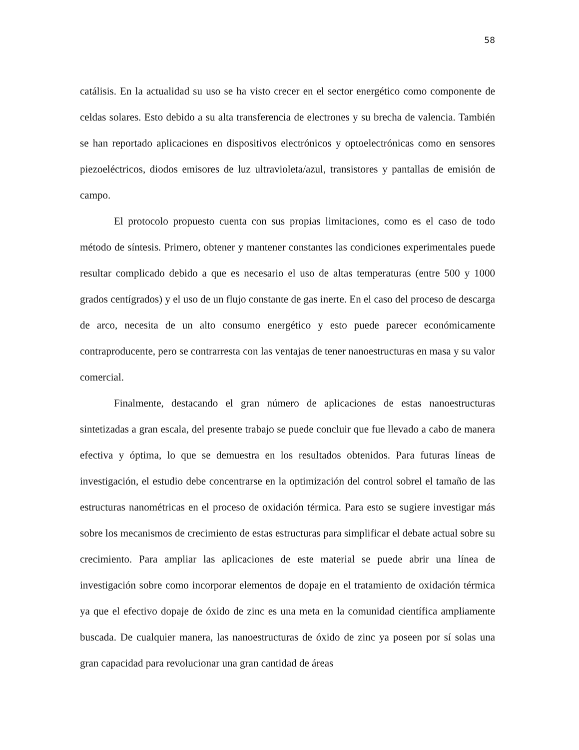58
catálisis. En la actualidad su uso se ha visto crecer en el sector energético como componente de celdas solares. Esto debido a su alta transferencia de electrones y su brecha de valencia. También se han reportado aplicaciones en dispositivos electrónicos y optoelectrónicas como en sensores piezoeléctricos, diodos emisores de luz ultravioleta/azul, transistores y pantallas de emisión de campo.
El protocolo propuesto cuenta con sus propias limitaciones, como es el caso de todo método de síntesis. Primero, obtener y mantener constantes las condiciones experimentales puede resultar complicado debido a que es necesario el uso de altas temperaturas (entre 500 y 1000 grados centígrados) y el uso de un flujo constante de gas inerte. En el caso del proceso de descarga de arco, necesita de un alto consumo energético y esto puede parecer económicamente contraproducente, pero se contrarresta con las ventajas de tener nanoestructuras en masa y su valor comercial.
Finalmente, destacando el gran número de aplicaciones de estas nanoestructuras sintetizadas a gran escala, del presente trabajo se puede concluir que fue llevado a cabo de manera efectiva y óptima, lo que se demuestra en los resultados obtenidos. Para futuras líneas de investigación, el estudio debe concentrarse en la optimización del control sobrel el tamaño de las estructuras nanométricas en el proceso de oxidación térmica. Para esto se sugiere investigar más sobre los mecanismos de crecimiento de estas estructuras para simplificar el debate actual sobre su crecimiento. Para ampliar las aplicaciones de este material se puede abrir una línea de investigación sobre como incorporar elementos de dopaje en el tratamiento de oxidación térmica ya que el efectivo dopaje de óxido de zinc es una meta en la comunidad científica ampliamente buscada. De cualquier manera, las nanoestructuras de óxido de zinc ya poseen por sí solas una gran capacidad para revolucionar una gran cantidad de áreas